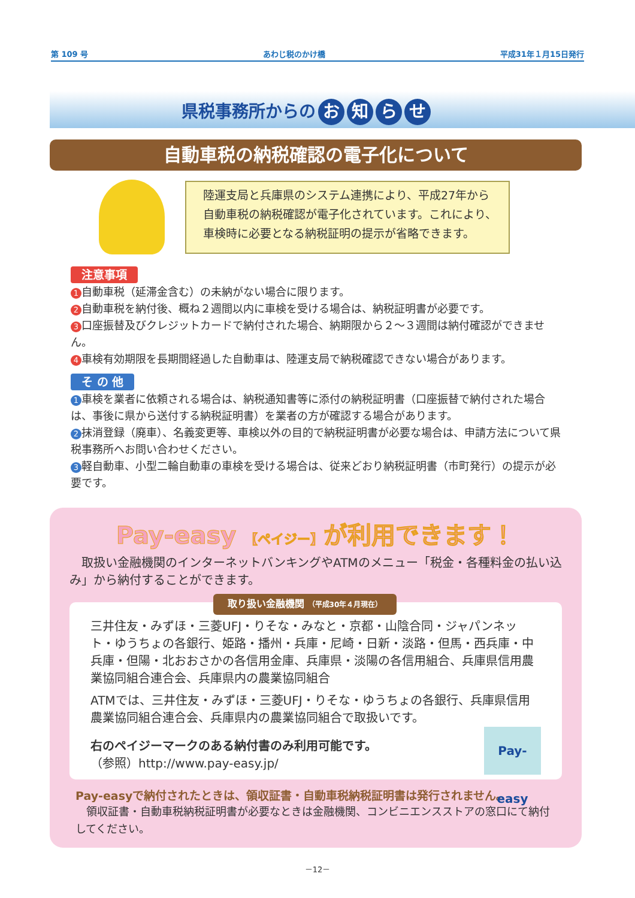第 109 号 あわじ税のかけ橋 平成31年１月15日発行
県税事務所からの お知らせ
自動車税の納税確認の電子化について
陸運支局と兵庫県のシステム連携により、平成27年から
自動車税の納税確認が電子化されています。これにより、
車検時に必要となる納税証明の提示が省略できます。
注意事項
1 自動車税（延滞金含む）の未納がない場合に限ります。
2 自動車税を納付後、概ね２週間以内に車検を受ける場合は、納税証明書が必要です。
3 口座振替及びクレジットカードで納付された場合、納期限から２～３週間は納付確認ができません。
4 車検有効期限を長期間経過した自動車は、陸運支局で納税確認できない場合があります。
そ の 他
1 車検を業者に依頼される場合は、納税通知書等に添付の納税証明書（口座振替で納付された場合は、事後に県から送付する納税証明書）を業者の方が確認する場合があります。
2 抹消登録（廃車）、名義変更等、車検以外の目的で納税証明書が必要な場合は、申請方法について県税事務所へお問い合わせください。
3 軽自動車、小型二輪自動車の車検を受ける場合は、従来どおり納税証明書（市町発行）の提示が必要です。
Pay-easy 【ペイジー】が利用できます！
　取扱い金融機関のインターネットバンキングやATMのメニュー「税金・各種料金の払い込み」から納付することができます。
取り扱い金融機関 （平成30年４月現在）
三井住友・みずほ・三菱UFJ・りそな・みなと・京都・山陰合同・ジャパンネット・ゆうちょの各銀行、姫路・播州・兵庫・尼崎・日新・淡路・但馬・西兵庫・中兵庫・但陽・北おおさかの各信用金庫、兵庫県・淡陽の各信用組合、兵庫県信用農業協同組合連合会、兵庫県内の農業協同組合
ATMでは、三井住友・みずほ・三菱UFJ・りそな・ゆうちょの各銀行、兵庫県信用農業協同組合連合会、兵庫県内の農業協同組合で取扱いです。
Pay-easy
右のペイジーマークのある納付書のみ利用可能です。
（参照）http://www.pay-easy.jp/
Pay-easyで納付されたときは、領収証書・自動車税納税証明書は発行されません。
　領収証書・自動車税納税証明書が必要なときは金融機関、コンビニエンスストアの窓口にて納付してください。
－12－